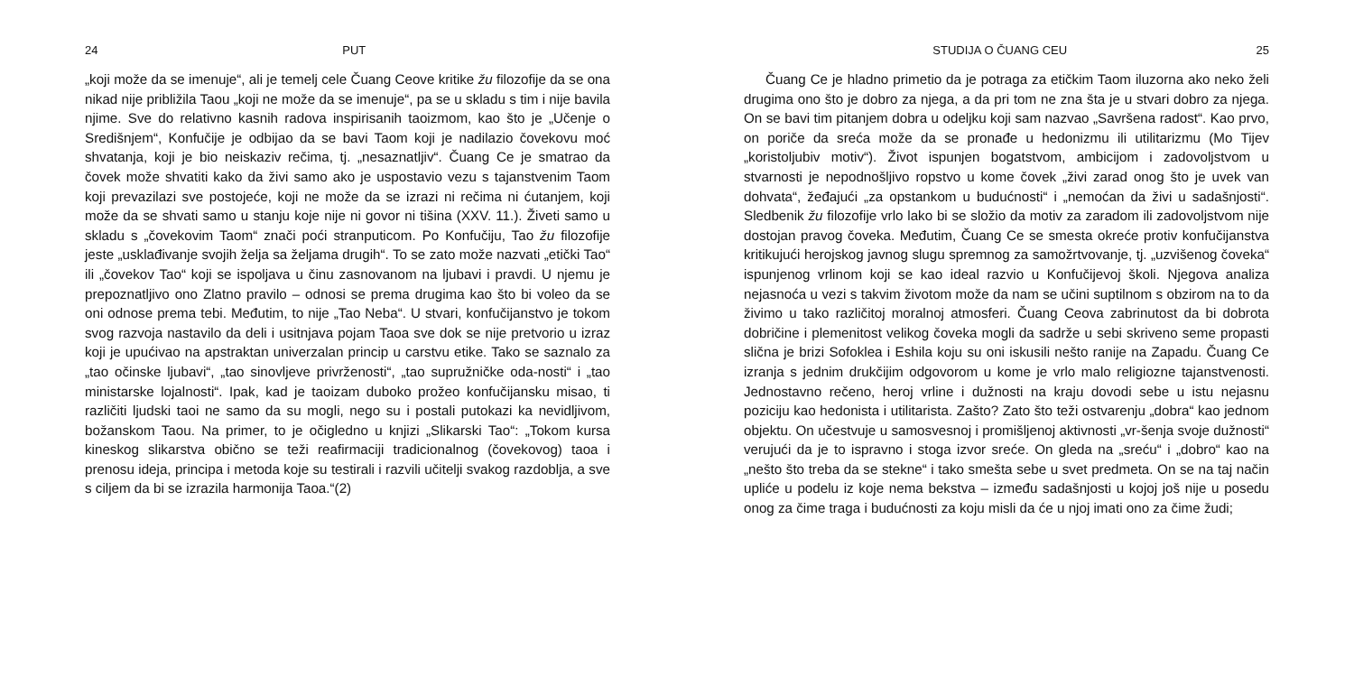24 PUT
„koji može da se imenuje“, ali je temelj cele Čuang Ceove kritike žu filozofije da se ona nikad nije približila Taou „koji ne može da se imenuje“, pa se u skladu s tim i nije bavila njime. Sve do relativno kasnih radova inspirisanih taoizmom, kao što je „Učenje o Središnjem“, Konfučije je odbijao da se bavi Taom koji je nadilazio čovekovu moć shvatanja, koji je bio neiskaziv rečima, tj. „nesaznatljiv“. Čuang Ce je smatrao da čovek može shvatiti kako da živi samo ako je uspostavio vezu s tajanstvenim Taom koji prevazilazi sve postojeće, koji ne može da se izrazi ni rečima ni ćutanjem, koji može da se shvati samo u stanju koje nije ni govor ni tišina (XXV. 11.). Živeti samo u skladu s „čovekovim Taom“ znači poći stranputicom. Po Konfučiju, Tao žu filozofije jeste „usklađivanje svojih želja sa željama drugih“. To se zato može nazvati „etički Tao“ ili „čovekov Tao“ koji se ispoljava u činu zasnovanom na ljubavi i pravdi. U njemu je prepoznatljivo ono Zlatno pravilo – odnosi se prema drugima kao što bi voleo da se oni odnose prema tebi. Međutim, to nije „Tao Neba“. U stvari, konfučijanstvo je tokom svog razvoja nastavilo da deli i usitnjava pojam Taoa sve dok se nije pretvorio u izraz koji je upućivao na apstraktan univerzalan princip u carstvu etike. Tako se saznalo za „tao očinske ljubavi“, „tao sinovljeve privrženosti“, „tao supružničke oda-nosti“ i „tao ministarske lojalnosti“. Ipak, kad je taoizam duboko prožeo konfučijansku misao, ti različiti ljudski taoi ne samo da su mogli, nego su i postali putokazi ka nevidljivom, božanskom Taou. Na primer, to je očigledno u knjizi „Slikarski Tao“: „Tokom kursa kineskog slikarstva obično se teži reafirmaciji tradicionalnog (čovekovog) taoa i prenosu ideja, principa i metoda koje su testirali i razvili učitelji svakog razdoblja, a sve s ciljem da bi se izrazila harmonija Taoa.“(2)
STUDIJA O ČUANG CEU 25
Čuang Ce je hladno primetio da je potraga za etičkim Taom iluzorna ako neko želi drugima ono što je dobro za njega, a da pri tom ne zna šta je u stvari dobro za njega. On se bavi tim pitanjem dobra u odeljku koji sam nazvao „Savršena radost“. Kao prvo, on poriče da sreća može da se pronađe u hedonizmu ili utilitarizmu (Mo Tijev „koristoljubiv motiv“). Život ispunjen bogatstvom, ambicijom i zadovoljstvom u stvarnosti je nepodnošljivo ropstvo u kome čovek „živi zarad onog što je uvek van dohvata“, žeđajući „za opstankom u budućnosti“ i „nemoćan da živi u sadašnjosti“. Sledbenik žu filozofije vrlo lako bi se složio da motiv za zaradom ili zadovoljstvom nije dostojan pravog čoveka. Međutim, Čuang Ce se smesta okreće protiv konfučijanstva kritikujući herojskog javnog slugu spremnog za samožrtvovanje, tj. „uzvišenog čoveka“ ispunjenog vrlinom koji se kao ideal razvio u Konfučijevoj školi. Njegova analiza nejasnoća u vezi s takvim životom može da nam se učini suptilnom s obzirom na to da živimo u tako različitoj moralnoj atmosferi. Čuang Ceova zabrinutost da bi dobrota dobričine i plemenitost velikog čoveka mogli da sadrže u sebi skriveno seme propasti slična je brizi Sofoklea i Eshila koju su oni iskusili nešto ranije na Zapadu. Čuang Ce izranja s jednim drukčijim odgovorom u kome je vrlo malo religiozne tajanstvenosti. Jednostavno rečeno, heroj vrline i dužnosti na kraju dovodi sebe u istu nejasnu poziciju kao hedonista i utilitarista. Zašto? Zato što teži ostvarenju „dobra“ kao jednom objektu. On učestvuje u samosvesnoj i promišljenoj aktivnosti „vr-šenja svoje dužnosti“ verujući da je to ispravno i stoga izvor sreće. On gleda na „sreću“ i „dobro“ kao na „nešto što treba da se stekne“ i tako smešta sebe u svet predmeta. On se na taj način upliće u podelu iz koje nema bekstva – između sadašnjosti u kojoj još nije u posedu onog za čime traga i budućnosti za koju misli da će u njoj imati ono za čime žudi;